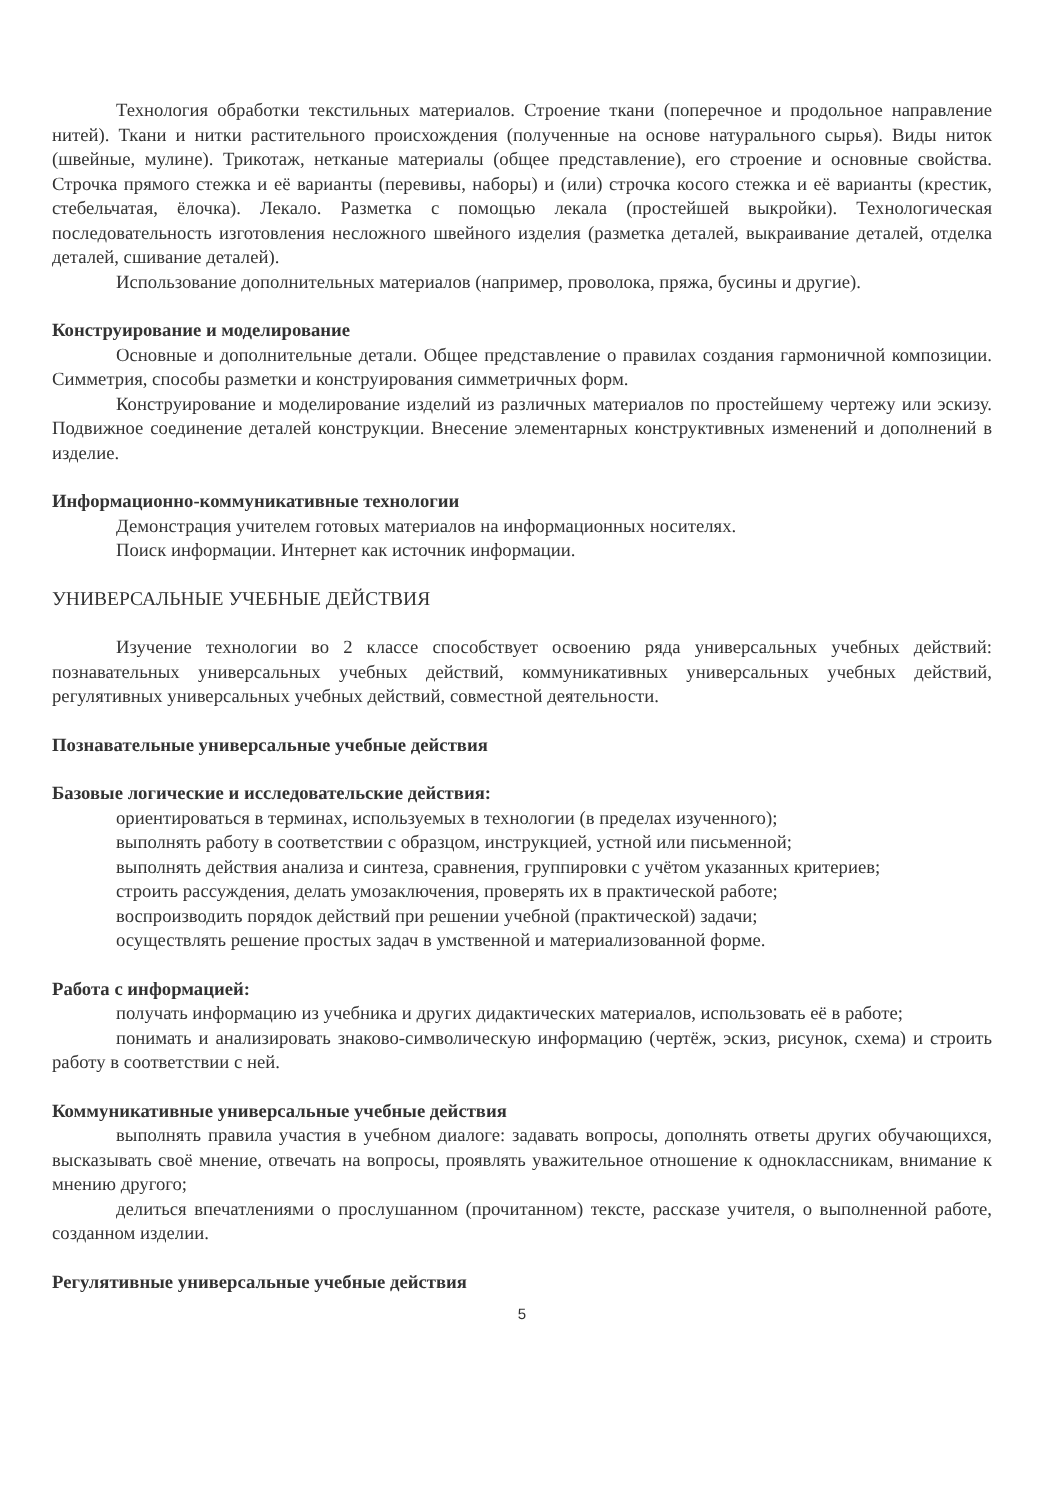Технология обработки текстильных материалов. Строение ткани (поперечное и продольное направление нитей). Ткани и нитки растительного происхождения (полученные на основе натурального сырья). Виды ниток (швейные, мулине). Трикотаж, нетканые материалы (общее представление), его строение и основные свойства. Строчка прямого стежка и её варианты (перевивы, наборы) и (или) строчка косого стежка и её варианты (крестик, стебельчатая, ёлочка). Лекало. Разметка с помощью лекала (простейшей выкройки). Технологическая последовательность изготовления несложного швейного изделия (разметка деталей, выкраивание деталей, отделка деталей, сшивание деталей).
Использование дополнительных материалов (например, проволока, пряжа, бусины и другие).
Конструирование и моделирование
Основные и дополнительные детали. Общее представление о правилах создания гармоничной композиции. Симметрия, способы разметки и конструирования симметричных форм.
Конструирование и моделирование изделий из различных материалов по простейшему чертежу или эскизу. Подвижное соединение деталей конструкции. Внесение элементарных конструктивных изменений и дополнений в изделие.
Информационно-коммуникативные технологии
Демонстрация учителем готовых материалов на информационных носителях.
Поиск информации. Интернет как источник информации.
УНИВЕРСАЛЬНЫЕ УЧЕБНЫЕ ДЕЙСТВИЯ
Изучение технологии во 2 классе способствует освоению ряда универсальных учебных действий: познавательных универсальных учебных действий, коммуникативных универсальных учебных действий, регулятивных универсальных учебных действий, совместной деятельности.
Познавательные универсальные учебные действия
Базовые логические и исследовательские действия:
ориентироваться в терминах, используемых в технологии (в пределах изученного);
выполнять работу в соответствии с образцом, инструкцией, устной или письменной;
выполнять действия анализа и синтеза, сравнения, группировки с учётом указанных критериев;
строить рассуждения, делать умозаключения, проверять их в практической работе;
воспроизводить порядок действий при решении учебной (практической) задачи;
осуществлять решение простых задач в умственной и материализованной форме.
Работа с информацией:
получать информацию из учебника и других дидактических материалов, использовать её в работе;
понимать и анализировать знаково-символическую информацию (чертёж, эскиз, рисунок, схема) и строить работу в соответствии с ней.
Коммуникативные универсальные учебные действия
выполнять правила участия в учебном диалоге: задавать вопросы, дополнять ответы других обучающихся, высказывать своё мнение, отвечать на вопросы, проявлять уважительное отношение к одноклассникам, внимание к мнению другого;
делиться впечатлениями о прослушанном (прочитанном) тексте, рассказе учителя, о выполненной работе, созданном изделии.
Регулятивные универсальные учебные действия
5